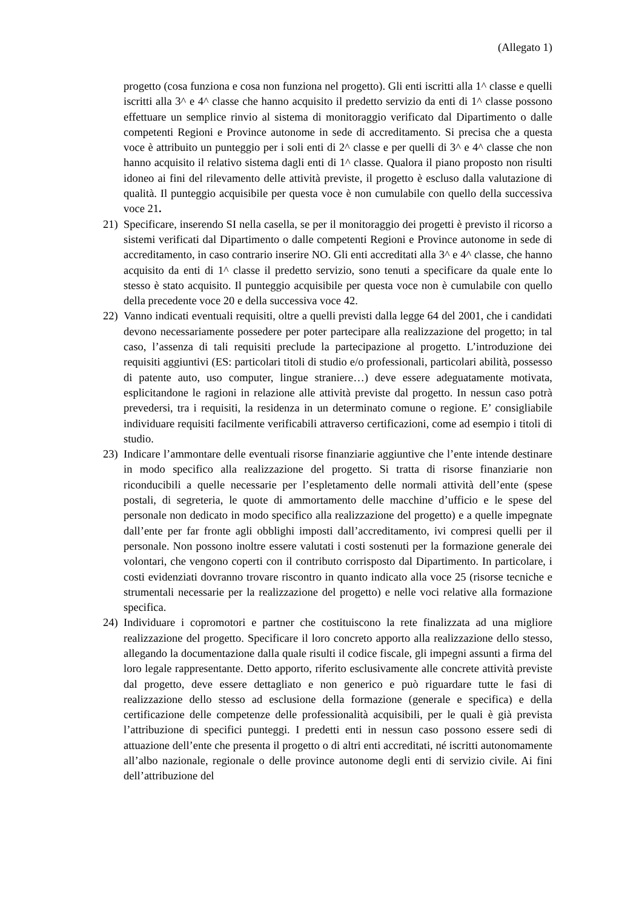(Allegato 1)
progetto (cosa funziona e cosa non funziona nel progetto). Gli enti iscritti alla 1^ classe e quelli iscritti alla 3^ e 4^ classe che hanno acquisito il predetto servizio da enti di 1^ classe possono effettuare un semplice rinvio al sistema di monitoraggio verificato dal Dipartimento o dalle competenti Regioni e Province autonome in sede di accreditamento. Si precisa che a questa voce è attribuito un punteggio per i soli enti di 2^ classe e per quelli di 3^ e 4^ classe che non hanno acquisito il relativo sistema dagli enti di 1^ classe. Qualora il piano proposto non risulti idoneo ai fini del rilevamento delle attività previste, il progetto è escluso dalla valutazione di qualità. Il punteggio acquisibile per questa voce è non cumulabile con quello della successiva voce 21.
21) Specificare, inserendo SI nella casella, se per il monitoraggio dei progetti è previsto il ricorso a sistemi verificati dal Dipartimento o dalle competenti Regioni e Province autonome in sede di accreditamento, in caso contrario inserire NO. Gli enti accreditati alla 3^ e 4^ classe, che hanno acquisito da enti di 1^ classe il predetto servizio, sono tenuti a specificare da quale ente lo stesso è stato acquisito. Il punteggio acquisibile per questa voce non è cumulabile con quello della precedente voce 20 e della successiva voce 42.
22) Vanno indicati eventuali requisiti, oltre a quelli previsti dalla legge 64 del 2001, che i candidati devono necessariamente possedere per poter partecipare alla realizzazione del progetto; in tal caso, l’assenza di tali requisiti preclude la partecipazione al progetto. L’introduzione dei requisiti aggiuntivi (ES: particolari titoli di studio e/o professionali, particolari abilità, possesso di patente auto, uso computer, lingue straniere…) deve essere adeguatamente motivata, esplicitandone le ragioni in relazione alle attività previste dal progetto. In nessun caso potrà prevedersi, tra i requisiti, la residenza in un determinato comune o regione. E’ consigliabile individuare requisiti facilmente verificabili attraverso certificazioni, come ad esempio i titoli di studio.
23) Indicare l’ammontare delle eventuali risorse finanziarie aggiuntive che l’ente intende destinare in modo specifico alla realizzazione del progetto. Si tratta di risorse finanziarie non riconducibili a quelle necessarie per l’espletamento delle normali attività dell’ente (spese postali, di segreteria, le quote di ammortamento delle macchine d’ufficio e le spese del personale non dedicato in modo specifico alla realizzazione del progetto) e a quelle impegnate dall’ente per far fronte agli obblighi imposti dall’accreditamento, ivi compresi quelli per il personale. Non possono inoltre essere valutati i costi sostenuti per la formazione generale dei volontari, che vengono coperti con il contributo corrisposto dal Dipartimento. In particolare, i costi evidenziati dovranno trovare riscontro in quanto indicato alla voce 25 (risorse tecniche e strumentali necessarie per la realizzazione del progetto) e nelle voci relative alla formazione specifica.
24) Individuare i copromotori e partner che costituiscono la rete finalizzata ad una migliore realizzazione del progetto. Specificare il loro concreto apporto alla realizzazione dello stesso, allegando la documentazione dalla quale risulti il codice fiscale, gli impegni assunti a firma del loro legale rappresentante. Detto apporto, riferito esclusivamente alle concrete attività previste dal progetto, deve essere dettagliato e non generico e può riguardare tutte le fasi di realizzazione dello stesso ad esclusione della formazione (generale e specifica) e della certificazione delle competenze delle professionalità acquisibili, per le quali è già prevista l’attribuzione di specifici punteggi. I predetti enti in nessun caso possono essere sedi di attuazione dell’ente che presenta il progetto o di altri enti accreditati, né iscritti autonomamente all’albo nazionale, regionale o delle province autonome degli enti di servizio civile. Ai fini dell’attribuzione del